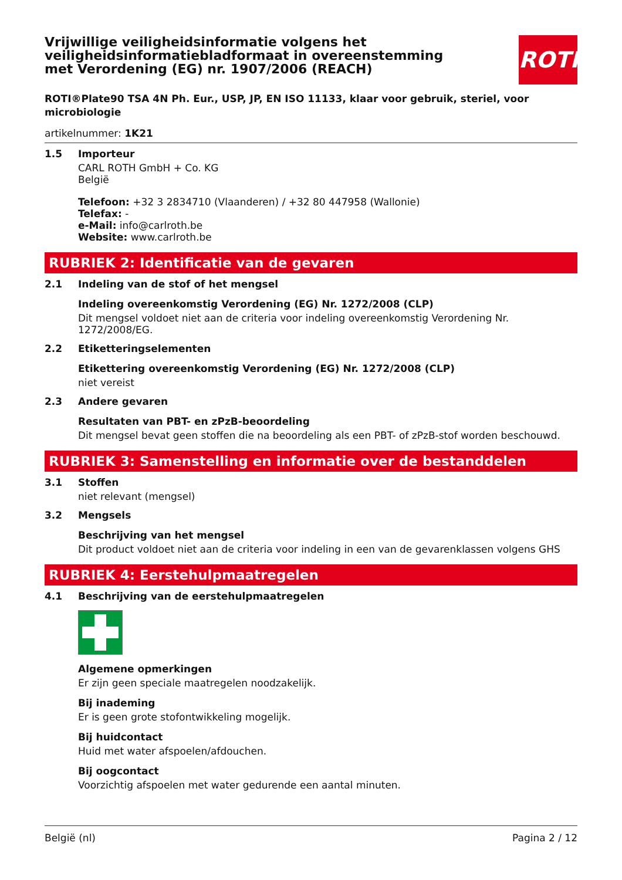ROTH
Vrijwillige veiligheidsinformatie volgens het veiligheidsinformatiebladformaat in overeenstemming met Verordening (EG) nr. 1907/2006 (REACH)
ROTI®Plate90 TSA 4N Ph. Eur., USP, JP, EN ISO 11133, klaar voor gebruik, steriel, voor microbiologie
artikelnummer: 1K21
1.5
Importeur
CARL ROTH GmbH + Co. KG
België
Telefoon: +32 3 2834710 (Vlaanderen) / +32 80 447958 (Wallonie)
Telefax: -
e-Mail: info@carlroth.be
Website: www.carlroth.be
RUBRIEK 2: Identificatie van de gevaren
2.1
Indeling van de stof of het mengsel
Indeling overeenkomstig Verordening (EG) Nr. 1272/2008 (CLP)
Dit mengsel voldoet niet aan de criteria voor indeling overeenkomstig Verordening Nr. 1272/2008/EG.
2.2
Etiketteringselementen
Etikettering overeenkomstig Verordening (EG) Nr. 1272/2008 (CLP)
niet vereist
2.3
Andere gevaren
Resultaten van PBT- en zPzB-beoordeling
Dit mengsel bevat geen stoffen die na beoordeling als een PBT- of zPzB-stof worden beschouwd.
RUBRIEK 3: Samenstelling en informatie over de bestanddelen
3.1
Stoffen
niet relevant (mengsel)
3.2
Mengsels
Beschrijving van het mengsel
Dit product voldoet niet aan de criteria voor indeling in een van de gevarenklassen volgens GHS
RUBRIEK 4: Eerstehulpmaatregelen
4.1
Beschrijving van de eerstehulpmaatregelen
Algemene opmerkingen
Er zijn geen speciale maatregelen noodzakelijk.
Bij inademing
Er is geen grote stofontwikkeling mogelijk.
Bij huidcontact
Huid met water afspoelen/afdouchen.
Bij oogcontact
Voorzichtig afspoelen met water gedurende een aantal minuten.
België (nl) Pagina 2 / 12